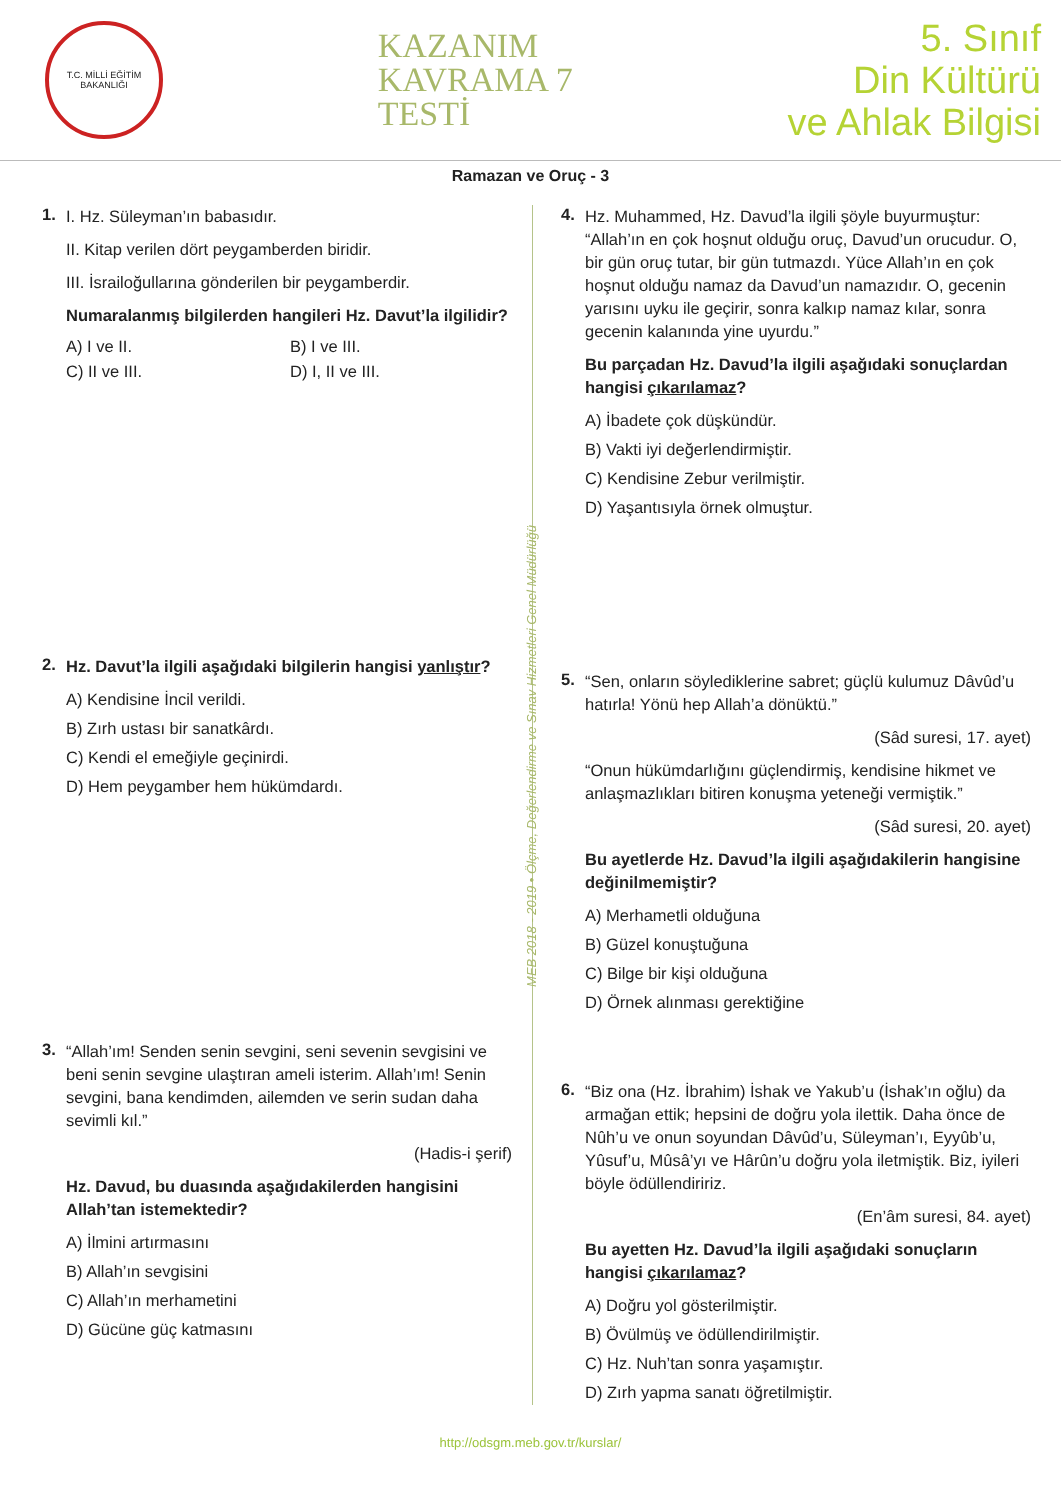T.C. MİLLİ EĞİTİM BAKANLIĞI
KAZANIM
KAVRAMA 7
TESTİ
5. Sınıf
Din Kültürü
ve Ahlak Bilgisi
Ramazan ve Oruç - 3
1.
I. Hz. Süleyman’ın babasıdır.
II. Kitap verilen dört peygamberden biridir.
III. İsrailoğullarına gönderilen bir peygamberdir.
Numaralanmış bilgilerden hangileri Hz. Davut’la ilgilidir?
A) I ve II. B) I ve III. C) II ve III. D) I, II ve III.
2.
Hz. Davut’la ilgili aşağıdaki bilgilerin hangisi yanlıştır?
A) Kendisine İncil verildi.
B) Zırh ustası bir sanatkârdı.
C) Kendi el emeğiyle geçinirdi.
D) Hem peygamber hem hükümdardı.
3.
“Allah’ım! Senden senin sevgini, seni sevenin sevgisini ve beni senin sevgine ulaştıran ameli isterim. Allah’ım! Senin sevgini, bana kendimden, ailemden ve serin sudan daha sevimli kıl.”
(Hadis-i şerif)
Hz. Davud, bu duasında aşağıdakilerden hangisini Allah’tan istemektedir?
A) İlmini artırmasını
B) Allah’ın sevgisini
C) Allah’ın merhametini
D) Gücüne güç katmasını
MEB 2018 - 2019 • Ölçme, Değerlendirme ve Sınav Hizmetleri Genel Müdürlüğü
4.
Hz. Muhammed, Hz. Davud’la ilgili şöyle buyurmuştur: “Allah’ın en çok hoşnut olduğu oruç, Davud’un orucudur. O, bir gün oruç tutar, bir gün tutmazdı. Yüce Allah’ın en çok hoşnut olduğu namaz da Davud’un namazıdır. O, gecenin yarısını uyku ile geçirir, sonra kalkıp namaz kılar, sonra gecenin kalanında yine uyurdu.”
Bu parçadan Hz. Davud’la ilgili aşağıdaki sonuçlardan hangisi çıkarılamaz?
A) İbadete çok düşkündür.
B) Vakti iyi değerlendirmiştir.
C) Kendisine Zebur verilmiştir.
D) Yaşantısıyla örnek olmuştur.
5.
“Sen, onların söylediklerine sabret; güçlü kulumuz Dâvûd’u hatırla! Yönü hep Allah’a dönüktü.”
(Sâd suresi, 17. ayet)
“Onun hükümdarlığını güçlendirmiş, kendisine hikmet ve anlaşmazlıkları bitiren konuşma yeteneği vermiştik.”
(Sâd suresi, 20. ayet)
Bu ayetlerde Hz. Davud’la ilgili aşağıdakilerin hangisine değinilmemiştir?
A) Merhametli olduğuna
B) Güzel konuştuğuna
C) Bilge bir kişi olduğuna
D) Örnek alınması gerektiğine
6.
“Biz ona (Hz. İbrahim) İshak ve Yakub’u (İshak’ın oğlu) da armağan ettik; hepsini de doğru yola ilettik. Daha önce de Nûh’u ve onun soyundan Dâvûd’u, Süleyman’ı, Eyyûb’u, Yûsuf’u, Mûsâ’yı ve Hârûn’u doğru yola iletmiştik. Biz, iyileri böyle ödüllendiririz.
(En’âm suresi, 84. ayet)
Bu ayetten Hz. Davud’la ilgili aşağıdaki sonuçların hangisi çıkarılamaz?
A) Doğru yol gösterilmiştir.
B) Övülmüş ve ödüllendirilmiştir.
C) Hz. Nuh’tan sonra yaşamıştır.
D) Zırh yapma sanatı öğretilmiştir.
http://odsgm.meb.gov.tr/kurslar/